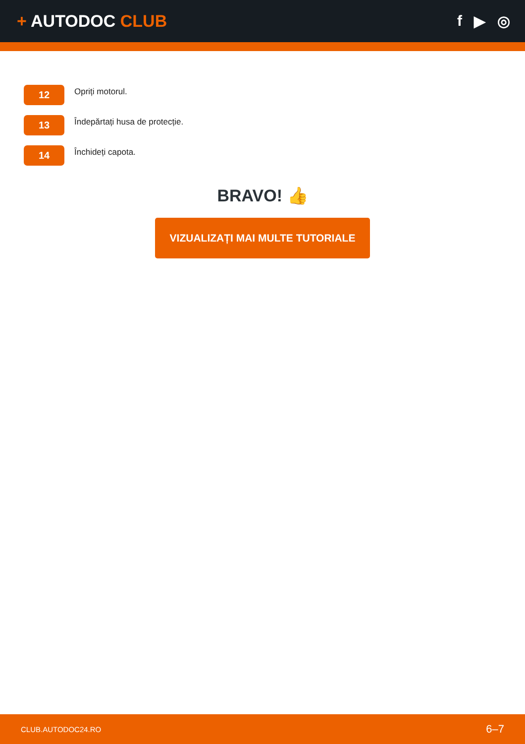+ AUTODOC CLUB f ▶ ◎
12
Opriți motorul.
13
Îndepărtați husa de protecție.
14
Închideți capota.
BRAVO! 👍
VIZUALIZAȚI MAI MULTE TUTORIALE
CLUB.AUTODOC24.RO 6–7